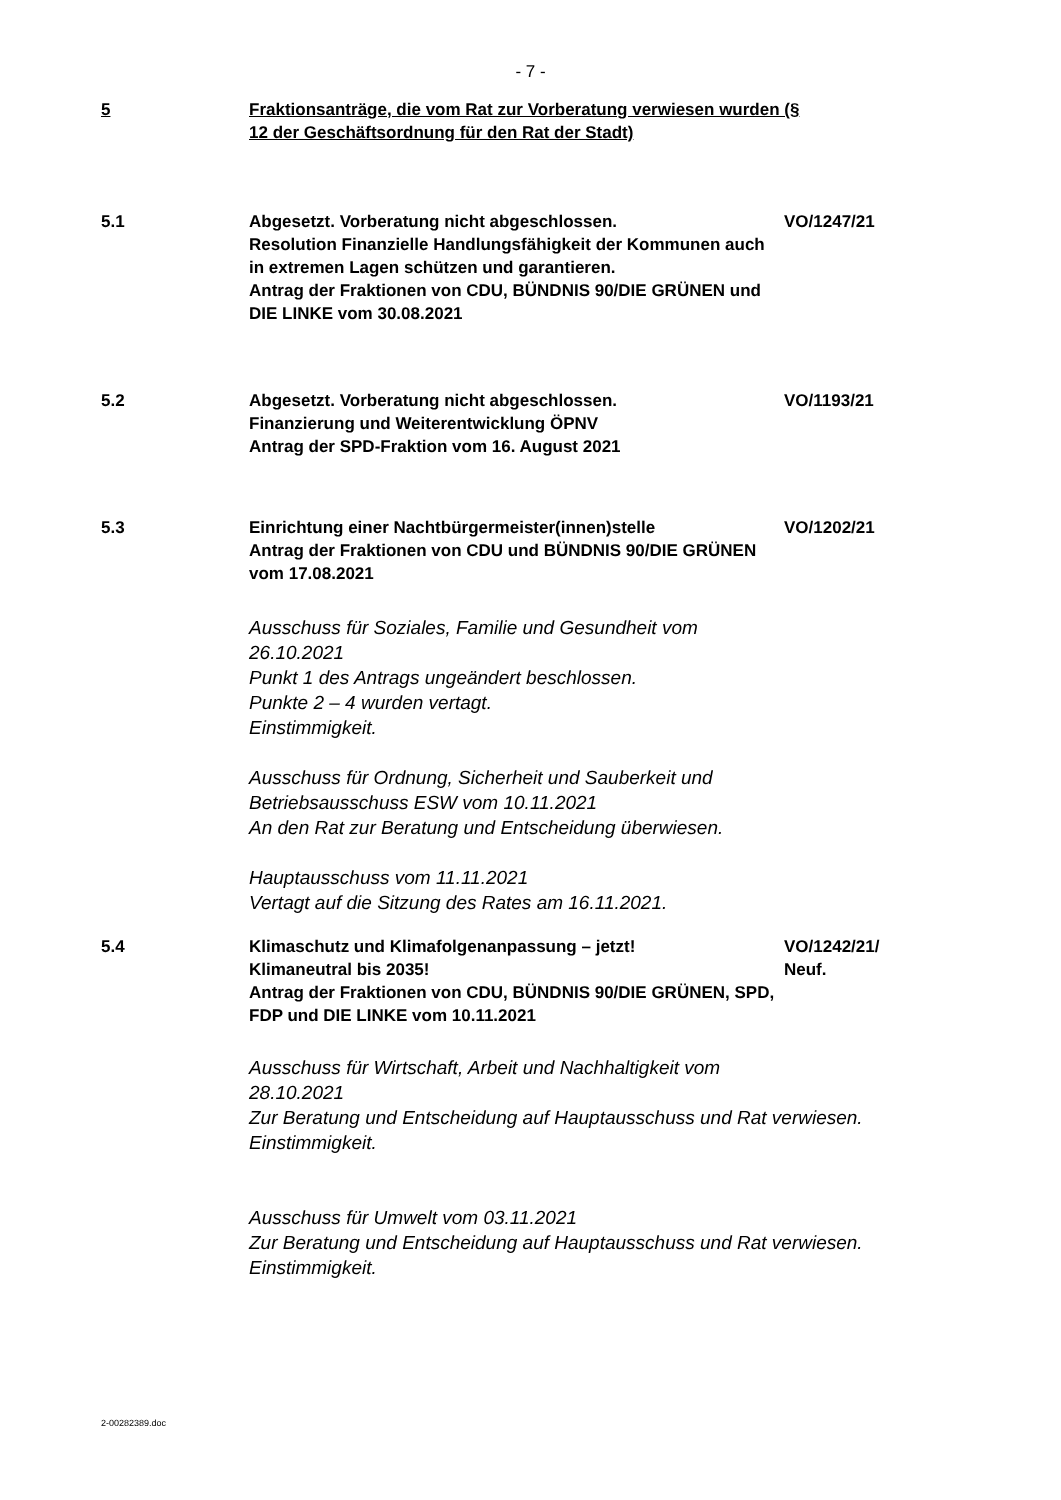- 7 -
5 Fraktionsanträge, die vom Rat zur Vorberatung verwiesen wurden (§ 12 der Geschäftsordnung für den Rat der Stadt)
5.1 Abgesetzt. Vorberatung nicht abgeschlossen.
Resolution Finanzielle Handlungsfähigkeit der Kommunen auch in extremen Lagen schützen und garantieren.
Antrag der Fraktionen von CDU, BÜNDNIS 90/DIE GRÜNEN und DIE LINKE vom 30.08.2021
VO/1247/21
5.2 Abgesetzt. Vorberatung nicht abgeschlossen.
Finanzierung und Weiterentwicklung ÖPNV
Antrag der SPD-Fraktion vom 16. August 2021
VO/1193/21
5.3 Einrichtung einer Nachtbürgermeister(innen)stelle
Antrag der Fraktionen von CDU und BÜNDNIS 90/DIE GRÜNEN vom 17.08.2021
VO/1202/21
Ausschuss für Soziales, Familie und Gesundheit vom 26.10.2021
Punkt 1 des Antrags ungeändert beschlossen.
Punkte 2 – 4 wurden vertagt.
Einstimmigkeit.
Ausschuss für Ordnung, Sicherheit und Sauberkeit und Betriebsausschuss ESW vom 10.11.2021
An den Rat zur Beratung und Entscheidung überwiesen.
Hauptausschuss vom 11.11.2021
Vertagt auf die Sitzung des Rates am 16.11.2021.
5.4 Klimaschutz und Klimafolgenanpassung – jetzt!
Klimaneutral bis 2035!
Antrag der Fraktionen von CDU, BÜNDNIS 90/DIE GRÜNEN, SPD, FDP und DIE LINKE vom 10.11.2021
VO/1242/21/
Neuf.
Ausschuss für Wirtschaft, Arbeit und Nachhaltigkeit vom 28.10.2021
Zur Beratung und Entscheidung auf Hauptausschuss und Rat verwiesen.
Einstimmigkeit.
Ausschuss für Umwelt vom 03.11.2021
Zur Beratung und Entscheidung auf Hauptausschuss und Rat verwiesen.
Einstimmigkeit.
2-00282389.doc